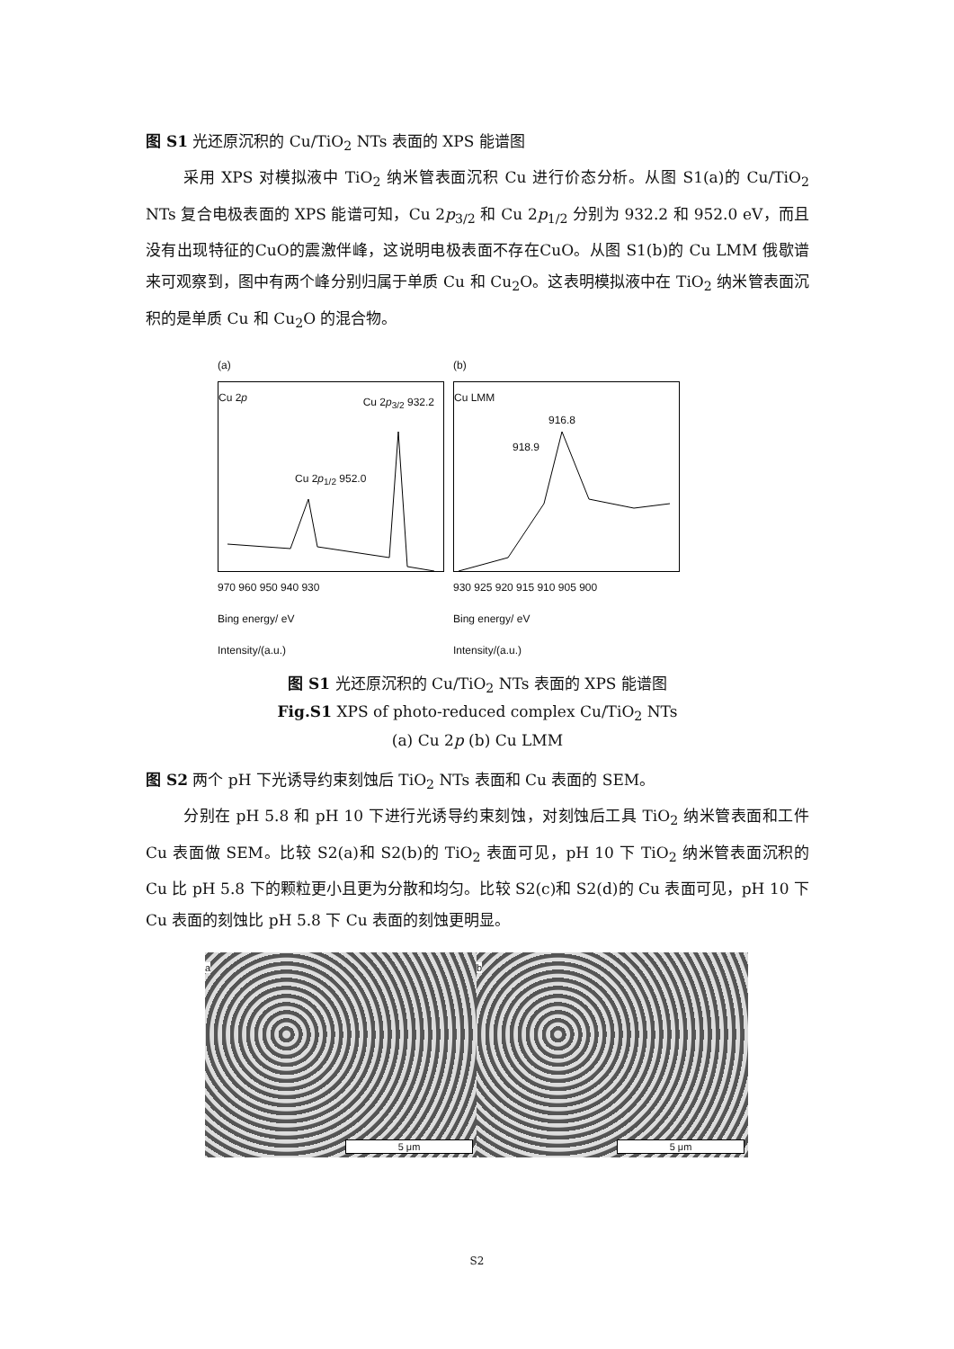图 S1 光还原沉积的 Cu/TiO<sub>2</sub> NTs 表面的 XPS 能谱图
采用 XPS 对模拟液中 TiO<sub>2</sub> 纳米管表面沉积 Cu 进行价态分析。从图 S1(a)的 Cu/TiO<sub>2</sub> NTs 复合电极表面的 XPS 能谱可知，Cu 2p<sub>3/2</sub> 和 Cu 2p<sub>1/2</sub> 分别为 932.2 和 952.0 eV，而且没有出现特征的CuO的震激伴峰，这说明电极表面不存在CuO。从图 S1(b)的 Cu LMM 俄歇谱来可观察到，图中有两个峰分别归属于单质 Cu 和 Cu<sub>2</sub>O。这表明模拟液中在 TiO<sub>2</sub> 纳米管表面沉积的是单质 Cu 和 Cu<sub>2</sub>O 的混合物。
(a)
Cu 2p
Cu 2p<sub>3/2</sub> 932.2
Cu 2p<sub>1/2</sub> 952.0
970 960 950 940 930
Bing energy/ eV
Intensity/(a.u.)
(b)
Cu LMM
916.8
918.9
930 925 920 915 910 905 900
Bing energy/ eV
Intensity/(a.u.)
图 S1 光还原沉积的 Cu/TiO<sub>2</sub> NTs 表面的 XPS 能谱图
Fig.S1 XPS of photo-reduced complex Cu/TiO<sub>2</sub> NTs
(a) Cu 2p (b) Cu LMM
图 S2 两个 pH 下光诱导约束刻蚀后 TiO<sub>2</sub> NTs 表面和 Cu 表面的 SEM。
分别在 pH 5.8 和 pH 10 下进行光诱导约束刻蚀，对刻蚀后工具 TiO<sub>2</sub> 纳米管表面和工件 Cu 表面做 SEM。比较 S2(a)和 S2(b)的 TiO<sub>2</sub> 表面可见，pH 10 下 TiO<sub>2</sub> 纳米管表面沉积的 Cu 比 pH 5.8 下的颗粒更小且更为分散和均匀。比较 S2(c)和 S2(d)的 Cu 表面可见，pH 10 下 Cu 表面的刻蚀比 pH 5.8 下 Cu 表面的刻蚀更明显。
a
5 μm
b
5 μm
S2